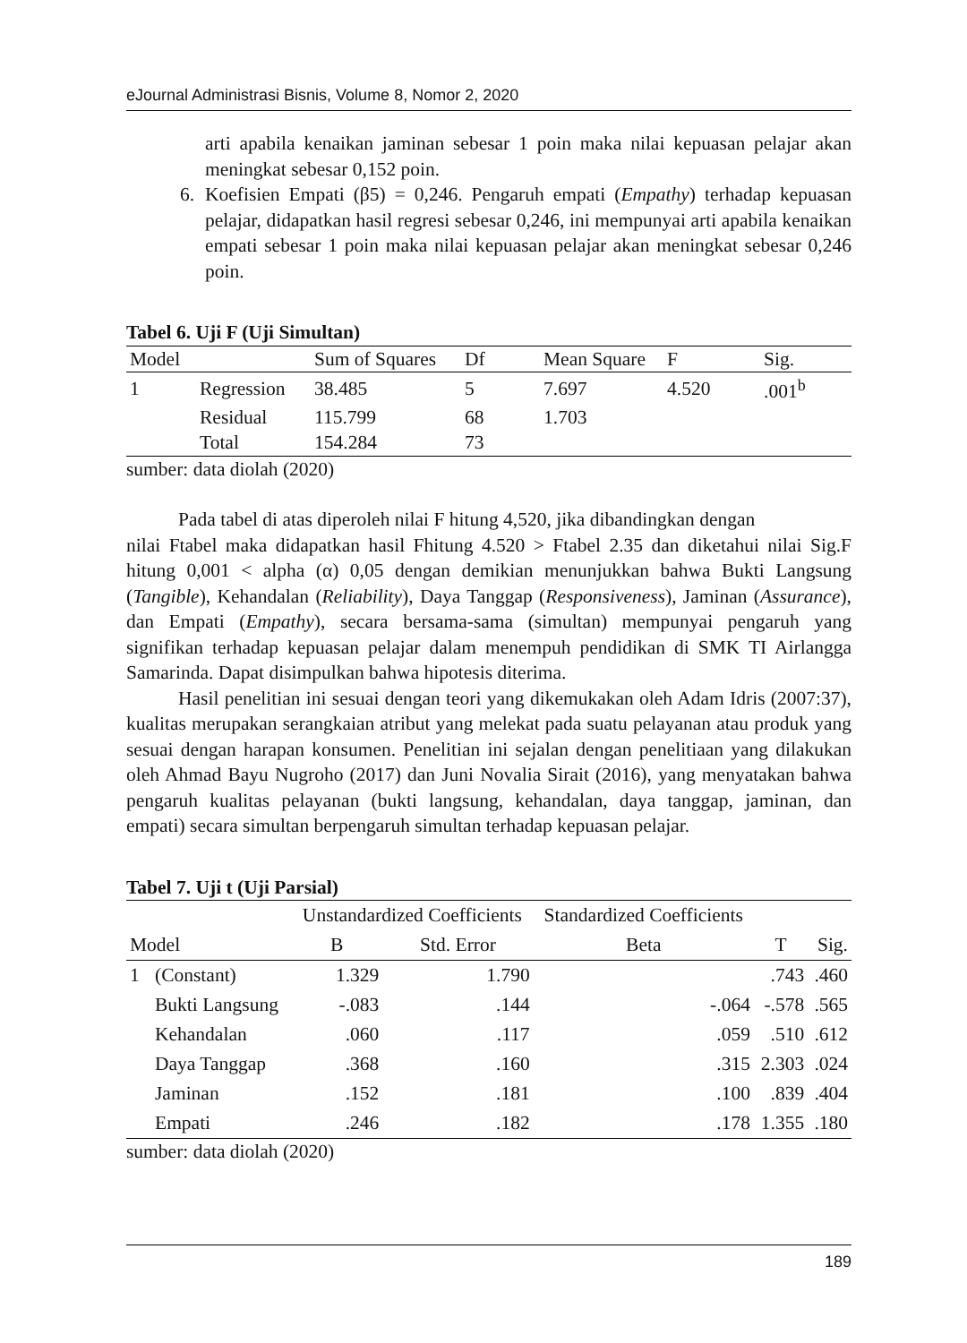eJournal Administrasi Bisnis, Volume 8, Nomor 2, 2020
arti apabila kenaikan jaminan sebesar 1 poin maka nilai kepuasan pelajar akan meningkat sebesar 0,152 poin.
6. Koefisien Empati (β5) = 0,246. Pengaruh empati (Empathy) terhadap kepuasan pelajar, didapatkan hasil regresi sebesar 0,246, ini mempunyai arti apabila kenaikan empati sebesar 1 poin maka nilai kepuasan pelajar akan meningkat sebesar 0,246 poin.
Tabel 6. Uji F (Uji Simultan)
| Model | | Sum of Squares | Df | Mean Square | F | Sig. |
| --- | --- | --- | --- | --- | --- | --- |
| 1 | Regression | 38.485 | 5 | 7.697 | 4.520 | .001<sup>b</sup> |
| | Residual | 115.799 | 68 | 1.703 | | |
| | Total | 154.284 | 73 | | | |
sumber: data diolah (2020)
Pada tabel di atas diperoleh nilai F hitung 4,520, jika dibandingkan dengan
nilai Ftabel maka didapatkan hasil Fhitung 4.520 > Ftabel 2.35 dan diketahui nilai Sig.F hitung 0,001 < alpha (α) 0,05 dengan demikian menunjukkan bahwa Bukti Langsung (Tangible), Kehandalan (Reliability), Daya Tanggap (Responsiveness), Jaminan (Assurance), dan Empati (Empathy), secara bersama-sama (simultan) mempunyai pengaruh yang signifikan terhadap kepuasan pelajar dalam menempuh pendidikan di SMK TI Airlangga Samarinda. Dapat disimpulkan bahwa hipotesis diterima.
Hasil penelitian ini sesuai dengan teori yang dikemukakan oleh Adam Idris (2007:37), kualitas merupakan serangkaian atribut yang melekat pada suatu pelayanan atau produk yang sesuai dengan harapan konsumen. Penelitian ini sejalan dengan penelitiaan yang dilakukan oleh Ahmad Bayu Nugroho (2017) dan Juni Novalia Sirait (2016), yang menyatakan bahwa pengaruh kualitas pelayanan (bukti langsung, kehandalan, daya tanggap, jaminan, dan empati) secara simultan berpengaruh simultan terhadap kepuasan pelajar.
Tabel 7. Uji t (Uji Parsial)
| | | Unstandardized Coefficients | | Standardized Coefficients | | |
| --- | --- | --- | --- | --- | --- | --- |
| Model | | B | Std. Error | Beta | T | Sig. |
| 1 | (Constant) | 1.329 | 1.790 | | .743 | .460 |
| | Bukti Langsung | -.083 | .144 | -.064 | -.578 | .565 |
| | Kehandalan | .060 | .117 | .059 | .510 | .612 |
| | Daya Tanggap | .368 | .160 | .315 | 2.303 | .024 |
| | Jaminan | .152 | .181 | .100 | .839 | .404 |
| | Empati | .246 | .182 | .178 | 1.355 | .180 |
sumber: data diolah (2020)
189